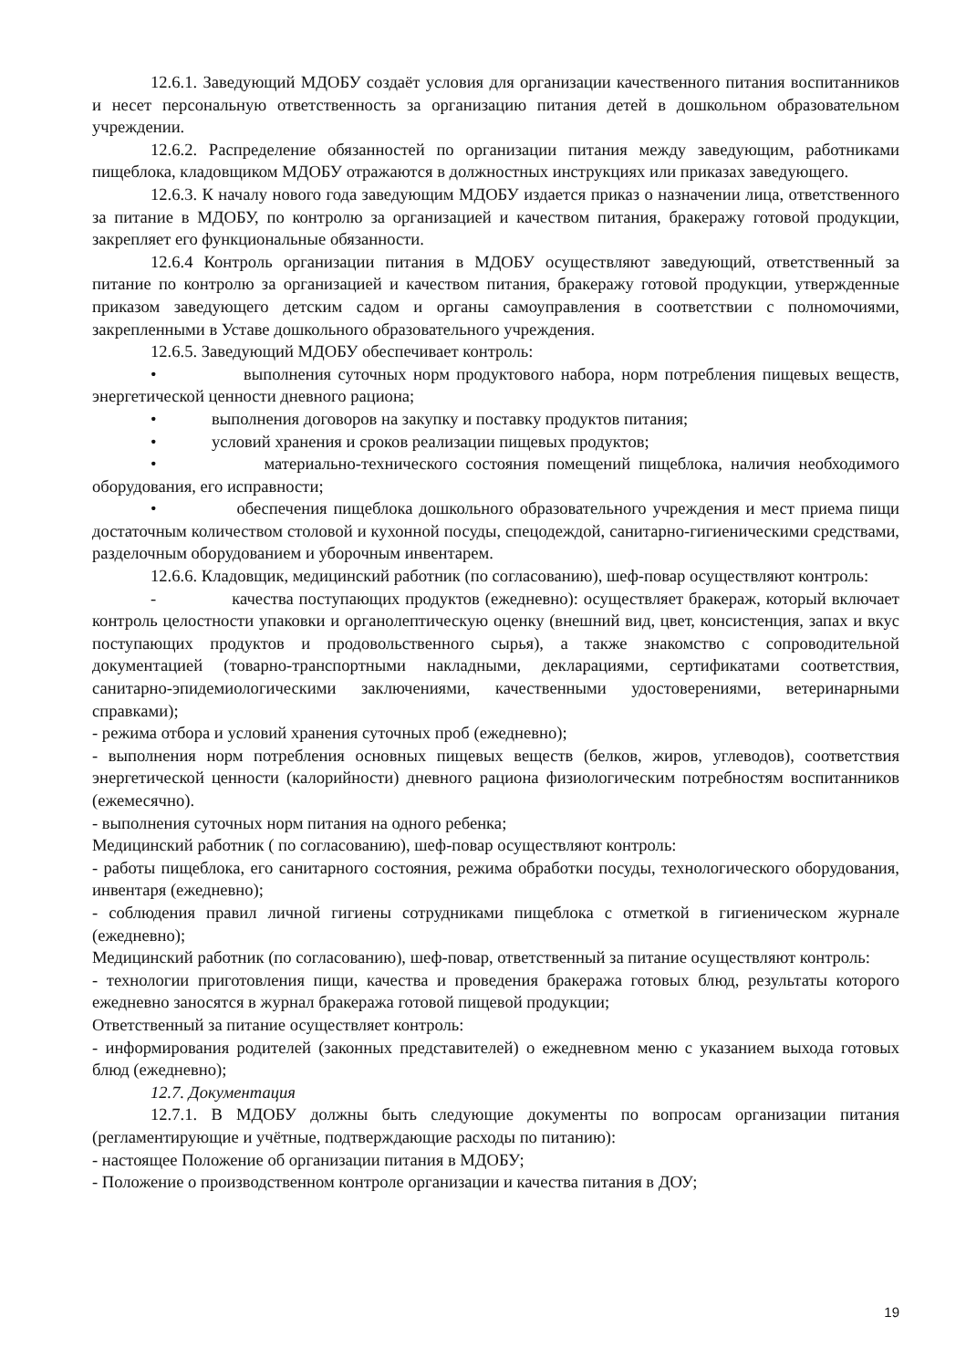12.6.1. Заведующий МДОБУ создаёт условия для организации качественного питания воспитанников и несет персональную ответственность за организацию питания детей в дошкольном образовательном учреждении.
12.6.2. Распределение обязанностей по организации питания между заведующим, работниками пищеблока, кладовщиком МДОБУ отражаются в должностных инструкциях или приказах заведующего.
12.6.3. К началу нового года заведующим МДОБУ издается приказ о назначении лица, ответственного за питание в МДОБУ, по контролю за организацией и качеством питания, бракеражу готовой продукции, закрепляет его функциональные обязанности.
12.6.4 Контроль организации питания в МДОБУ осуществляют заведующий, ответственный за питание по контролю за организацией и качеством питания, бракеражу готовой продукции, утвержденные приказом заведующего детским садом и органы самоуправления в соответствии с полномочиями, закрепленными в Уставе дошкольного образовательного учреждения.
12.6.5. Заведующий МДОБУ обеспечивает контроль:
• выполнения суточных норм продуктового набора, норм потребления пищевых веществ, энергетической ценности дневного рациона;
• выполнения договоров на закупку и поставку продуктов питания;
• условий хранения и сроков реализации пищевых продуктов;
• материально-технического состояния помещений пищеблока, наличия необходимого оборудования, его исправности;
• обеспечения пищеблока дошкольного образовательного учреждения и мест приема пищи достаточным количеством столовой и кухонной посуды, спецодеждой, санитарно-гигиеническими средствами, разделочным оборудованием и уборочным инвентарем.
12.6.6. Кладовщик, медицинский работник (по согласованию), шеф-повар осуществляют контроль:
- качества поступающих продуктов (ежедневно): осуществляет бракераж, который включает контроль целостности упаковки и органолептическую оценку (внешний вид, цвет, консистенция, запах и вкус поступающих продуктов и продовольственного сырья), а также знакомство с сопроводительной документацией (товарно-транспортными накладными, декларациями, сертификатами соответствия, санитарно-эпидемиологическими заключениями, качественными удостоверениями, ветеринарными справками);
- режима отбора и условий хранения суточных проб (ежедневно);
- выполнения норм потребления основных пищевых веществ (белков, жиров, углеводов), соответствия энергетической ценности (калорийности) дневного рациона физиологическим потребностям воспитанников (ежемесячно).
- выполнения суточных норм питания на одного ребенка;
Медицинский работник ( по согласованию), шеф-повар осуществляют контроль:
- работы пищеблока, его санитарного состояния, режима обработки посуды, технологического оборудования, инвентаря (ежедневно);
- соблюдения правил личной гигиены сотрудниками пищеблока с отметкой в гигиеническом журнале (ежедневно);
Медицинский работник (по согласованию), шеф-повар, ответственный за питание осуществляют контроль:
- технологии приготовления пищи, качества и проведения бракеража готовых блюд, результаты которого ежедневно заносятся в журнал бракеража готовой пищевой продукции;
Ответственный за питание осуществляет контроль:
- информирования родителей (законных представителей) о ежедневном меню с указанием выхода готовых блюд (ежедневно);
12.7. Документация
12.7.1. В МДОБУ должны быть следующие документы по вопросам организации питания (регламентирующие и учётные, подтверждающие расходы по питанию):
- настоящее Положение об организации питания в МДОБУ;
- Положение о производственном контроле организации и качества питания в ДОУ;
19